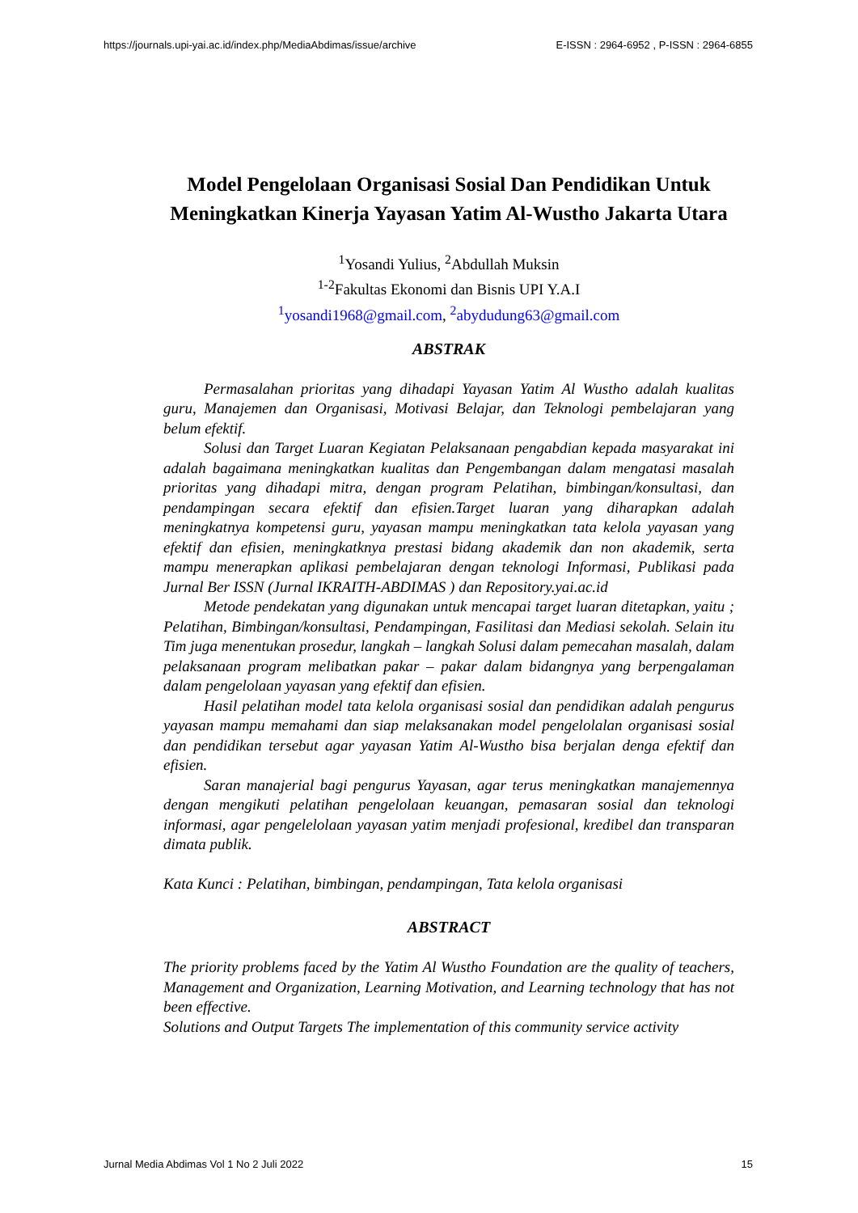https://journals.upi-yai.ac.id/index.php/MediaAbdimas/issue/archive E-ISSN : 2964-6952 , P-ISSN : 2964-6855
Model Pengelolaan Organisasi Sosial Dan Pendidikan Untuk Meningkatkan Kinerja Yayasan Yatim Al-Wustho Jakarta Utara
<sup>1</sup> Yosandi Yulius, <sup>2</sup>Abdullah Muksin
<sup>1-2</sup>Fakultas Ekonomi dan Bisnis UPI Y.A.I
<sup>1</sup> yosandi1968@gmail.com, <sup>2</sup>abydudung63@gmail.com
ABSTRAK
Permasalahan prioritas yang dihadapi Yayasan Yatim Al Wustho adalah kualitas guru, Manajemen dan Organisasi, Motivasi Belajar, dan Teknologi pembelajaran yang belum efektif.
Solusi dan Target Luaran Kegiatan Pelaksanaan pengabdian kepada masyarakat ini adalah bagaimana meningkatkan kualitas dan Pengembangan dalam mengatasi masalah prioritas yang dihadapi mitra, dengan program Pelatihan, bimbingan/konsultasi, dan pendampingan secara efektif dan efisien.Target luaran yang diharapkan adalah meningkatnya kompetensi guru, yayasan mampu meningkatkan tata kelola yayasan yang efektif dan efisien, meningkatknya prestasi bidang akademik dan non akademik, serta mampu menerapkan aplikasi pembelajaran dengan teknologi Informasi, Publikasi pada Jurnal Ber ISSN (Jurnal IKRAITH-ABDIMAS ) dan Repository.yai.ac.id
Metode pendekatan yang digunakan untuk mencapai target luaran ditetapkan, yaitu ; Pelatihan, Bimbingan/konsultasi, Pendampingan, Fasilitasi dan Mediasi sekolah. Selain itu Tim juga menentukan prosedur, langkah – langkah Solusi dalam pemecahan masalah, dalam pelaksanaan program melibatkan pakar – pakar dalam bidangnya yang berpengalaman dalam pengelolaan yayasan yang efektif dan efisien.
Hasil pelatihan model tata kelola organisasi sosial dan pendidikan adalah pengurus yayasan mampu memahami dan siap melaksanakan model pengelolalan organisasi sosial dan pendidikan tersebut agar yayasan Yatim Al-Wustho bisa berjalan denga efektif dan efisien.
Saran manajerial bagi pengurus Yayasan, agar terus meningkatkan manajemennya dengan mengikuti pelatihan pengelolaan keuangan, pemasaran sosial dan teknologi informasi, agar pengelelolaan yayasan yatim menjadi profesional, kredibel dan transparan dimata publik.
Kata Kunci : Pelatihan, bimbingan, pendampingan, Tata kelola organisasi
ABSTRACT
The priority problems faced by the Yatim Al Wustho Foundation are the quality of teachers, Management and Organization, Learning Motivation, and Learning technology that has not been effective.
Solutions and Output Targets The implementation of this community service activity
Jurnal Media Abdimas Vol 1 No 2 Juli 2022 15